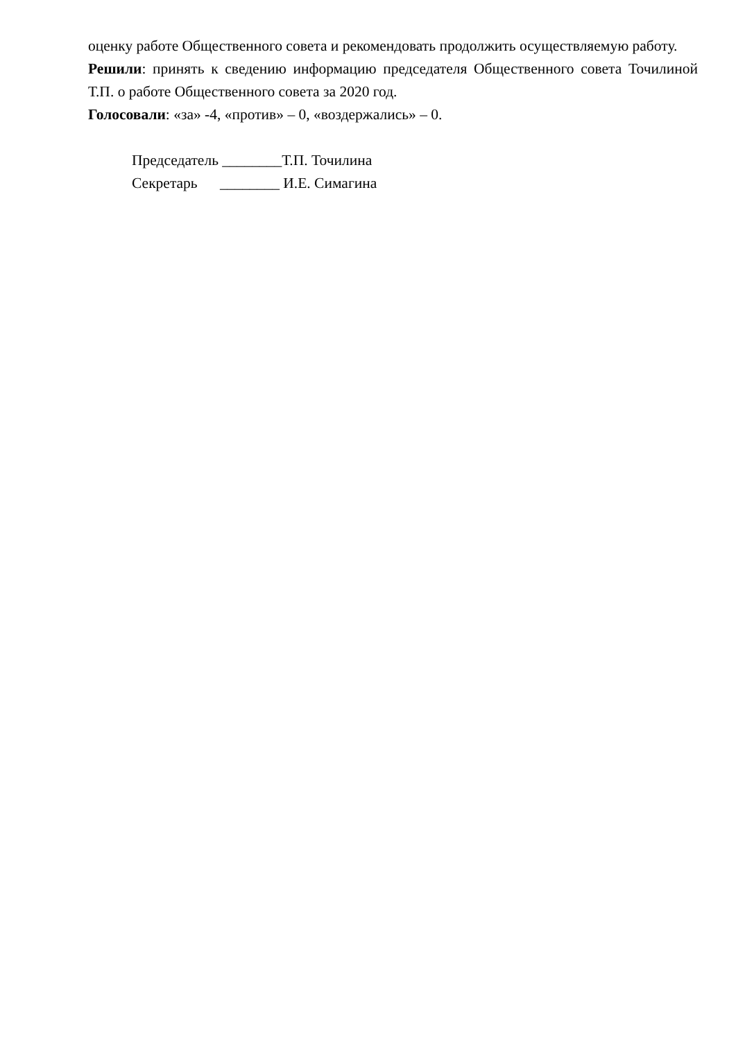оценку работе Общественного совета и рекомендовать продолжить осуществляемую работу.
Решили: принять к сведению информацию председателя Общественного совета Точилиной Т.П. о работе Общественного совета за 2020 год.
Голосовали: «за» -4, «против» – 0, «воздержались» – 0.
Председатель ________Т.П. Точилина
Секретарь ________ И.Е. Симагина